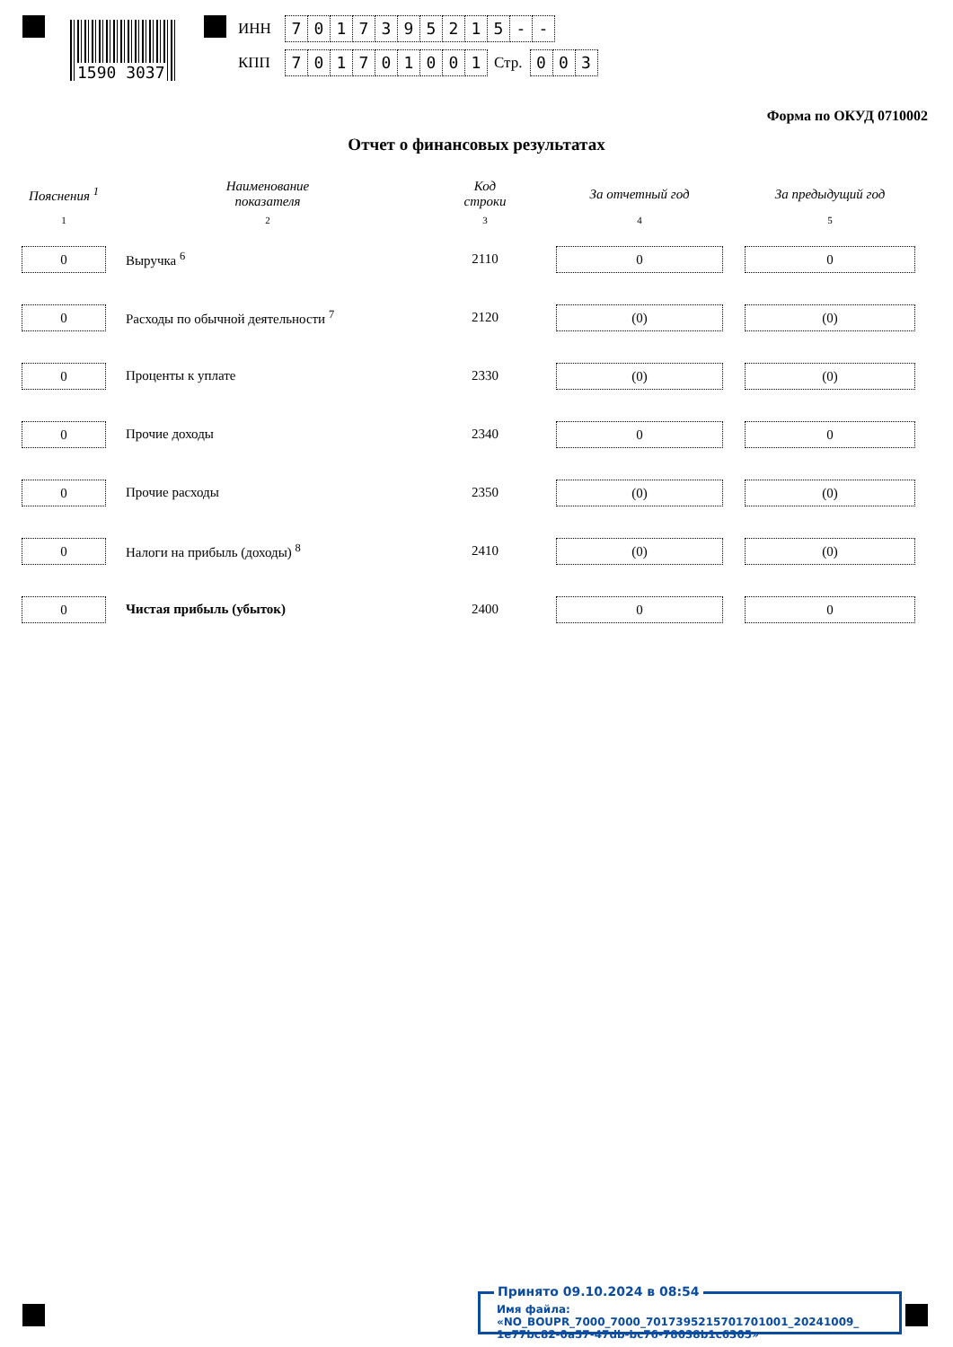1590 3037
ИНН 7017395215 - -
КПП 701701001 Стр. 0 0 3
Форма по ОКУД 0710002
Отчет о финансовых результатах
| Пояснения <sup>1</sup> | Наименование показателя | Код строки | За отчетный год | За предыдущий год |
| --- | --- | --- | --- | --- |
| 1 | 2 | 3 | 4 | 5 |
| 0 | Выручка <sup>6</sup> | 2110 | 0 | 0 |
| 0 | Расходы по обычной деятельности <sup>7</sup> | 2120 | (0) | (0) |
| 0 | Проценты к уплате | 2330 | (0) | (0) |
| 0 | Прочие доходы | 2340 | 0 | 0 |
| 0 | Прочие расходы | 2350 | (0) | (0) |
| 0 | Налоги на прибыль (доходы) <sup>8</sup> | 2410 | (0) | (0) |
| 0 | Чистая прибыль (убыток) | 2400 | 0 | 0 |
Имя файла: «NO_BOUPR_7000_7000_7017395215701701001_20241009_
1e77bc82-0a57-47db-bc76-78038b1c6305»
Принято 09.10.2024 в 08:54